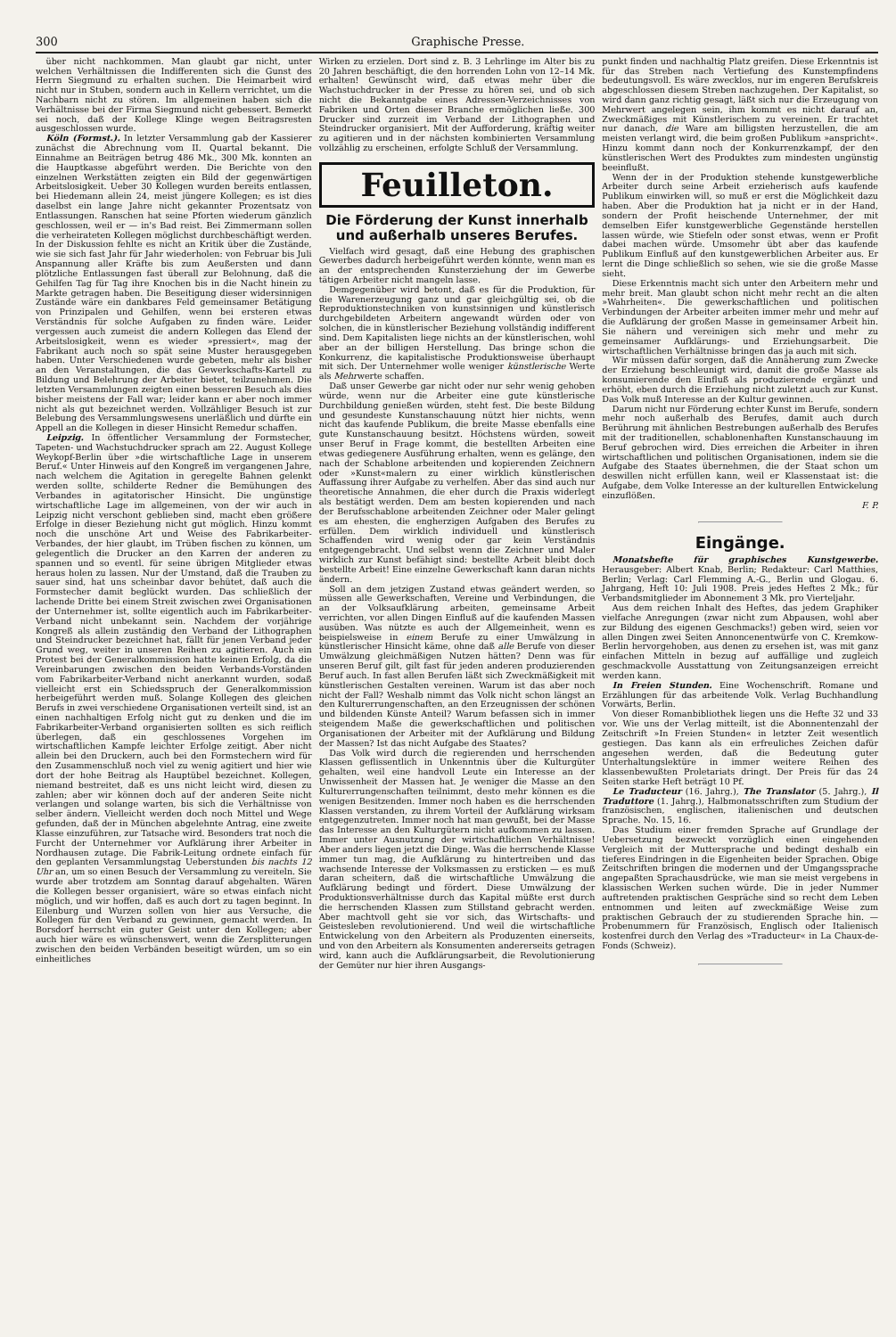300 Graphische Presse.
über nicht nachkommen. Man glaubt gar nicht, unter welchen Verhältnissen die Indifferenten sich die Gunst des Herrn Siegmund zu erhalten suchen. Die Heimarbeit wird nicht nur in Stuben, sondern auch in Kellern verrichtet, um die Nachbarn nicht zu stören. Im allgemeinen haben sich die Verhältnisse bei der Firma Siegmund nicht gebessert. Bemerkt sei noch, daß der Kollege Klinge wegen Beitragsresten ausgeschlossen wurde.
Köln (Formst.). In letzter Versammlung gab der Kassierer zunächst die Abrechnung vom II. Quartal bekannt. Die Einnahme an Beiträgen betrug 486 Mk., 300 Mk. konnten an die Hauptkasse abgeführt werden. Die Berichte von den einzelnen Werkstätten zeigten ein Bild der gegenwärtigen Arbeitslosigkeit. Ueber 30 Kollegen wurden bereits entlassen, bei Hiedemann allein 24, meist jüngere Kollegen; es ist dies daselbst ein lange Jahre nicht gekannter Prozentsatz von Entlassungen. Ranschen hat seine Pforten wiederum gänzlich geschlossen, weil er — in's Bad reist. Bei Zimmermann sollen die verheirateten Kollegen möglichst durchbeschäftigt werden. In der Diskussion fehlte es nicht an Kritik über die Zustände, wie sie sich fast Jahr für Jahr wiederholen: von Februar bis Juli Anspannung aller Kräfte bis zum Aeußersten und dann plötzliche Entlassungen fast überall zur Belohnung, daß die Gehilfen Tag für Tag ihre Knochen bis in die Nacht hinein zu Markte getragen haben. Die Beseitigung dieser widersinnigen Zustände wäre ein dankbares Feld gemeinsamer Betätigung von Prinzipalen und Gehilfen, wenn bei ersteren etwas Verständnis für solche Aufgaben zu finden wäre. Leider vergessen auch zumeist die andern Kollegen das Elend der Arbeitslosigkeit, wenn es wieder »pressiert«, mag der Fabrikant auch noch so spät seine Muster herausgegeben haben. Unter Verschiedenen wurde gebeten, mehr als bisher an den Veranstaltungen, die das Gewerkschafts-Kartell zu Bildung und Belehrung der Arbeiter bietet, teilzunehmen. Die letzten Versammlungen zeigten einen besseren Besuch als dies bisher meistens der Fall war; leider kann er aber noch immer nicht als gut bezeichnet werden. Vollzähliger Besuch ist zur Belebung des Versammlungswesens unerläßlich und dürfte ein Appell an die Kollegen in dieser Hinsicht Remedur schaffen.
Leipzig. In öffentlicher Versammlung der Formstecher, Tapeten- und Wachstuchdrucker sprach am 22. August Kollege Weykopf-Berlin über »die wirtschaftliche Lage in unserem Beruf.« Unter Hinweis auf den Kongreß im vergangenen Jahre, nach welchem die Agitation in geregelte Bahnen gelenkt werden sollte, schilderte Redner die Bemühungen des Verbandes in agitatorischer Hinsicht. Die ungünstige wirtschaftliche Lage im allgemeinen, von der wir auch in Leipzig nicht verschont geblieben sind, macht eben größere Erfolge in dieser Beziehung nicht gut möglich. Hinzu kommt noch die unschöne Art und Weise des Fabrikarbeiter-Verbandes, der hier glaubt, im Trüben fischen zu können, um gelegentlich die Drucker an den Karren der anderen zu spannen und so eventl. für seine übrigen Mitglieder etwas heraus holen zu lassen. Nur der Umstand, daß die Trauben zu sauer sind, hat uns scheinbar davor behütet, daß auch die Formstecher damit beglückt wurden. Das schließlich der lachende Dritte bei einem Streit zwischen zwei Organisationen der Unternehmer ist, sollte eigentlich auch im Fabrikarbeiter-Verband nicht unbekannt sein. Nachdem der vorjährige Kongreß als allein zuständig den Verband der Lithographen und Steindrucker bezeichnet hat, fällt für jenen Verband jeder Grund weg, weiter in unseren Reihen zu agitieren. Auch ein Protest bei der Generalkommission hatte keinen Erfolg, da die Vereinbarungen zwischen den beiden Verbands-Vorständen vom Fabrikarbeiter-Verband nicht anerkannt wurden, sodaß vielleicht erst ein Schiedsspruch der Generalkommission herbeigeführt werden muß. Solange Kollegen des gleichen Berufs in zwei verschiedene Organisationen verteilt sind, ist an einen nachhaltigen Erfolg nicht gut zu denken und die im Fabrikarbeiter-Verband organisierten sollten es sich reiflich überlegen, daß ein geschlossenes Vorgehen im wirtschaftlichen Kampfe leichter Erfolge zeitigt. Aber nicht allein bei den Druckern, auch bei den Formstechern wird für den Zusammenschluß noch viel zu wenig agitiert und hier wie dort der hohe Beitrag als Hauptübel bezeichnet. Kollegen, niemand bestreitet, daß es uns nicht leicht wird, diesen zu zahlen; aber wir können doch auf der anderen Seite nicht verlangen und solange warten, bis sich die Verhältnisse von selber ändern. Vielleicht werden doch noch Mittel und Wege gefunden, daß der in München abgelehnte Antrag, eine zweite Klasse einzuführen, zur Tatsache wird. Besonders trat noch die Furcht der Unternehmer vor Aufklärung ihrer Arbeiter in Nordhausen zutage. Die Fabrik-Leitung ordnete einfach für den geplanten Versammlungstag Ueberstunden bis nachts 12 Uhr an, um so einen Besuch der Versammlung zu vereiteln. Sie wurde aber trotzdem am Sonntag darauf abgehalten. Wären die Kollegen besser organisiert, wäre so etwas einfach nicht möglich, und wir hoffen, daß es auch dort zu tagen beginnt. In Eilenburg und Wurzen sollen von hier aus Versuche, die Kollegen für den Verband zu gewinnen, gemacht werden. In Borsdorf herrscht ein guter Geist unter den Kollegen; aber auch hier wäre es wünschenswert, wenn die Zersplitterungen zwischen den beiden Verbänden beseitigt würden, um so ein einheitliches
Wirken zu erzielen. Dort sind z. B. 3 Lehrlinge im Alter bis zu 20 Jahren beschäftigt, die den horrenden Lohn von 12–14 Mk. erhalten! Gewünscht wird, daß etwas mehr über die Wachstuchdrucker in der Presse zu hören sei, und ob sich nicht die Bekanntgabe eines Adressen-Verzeichnisses von Fabriken und Orten dieser Branche ermöglichen ließe. 300 Drucker sind zurzeit im Verband der Lithographen und Steindrucker organisiert. Mit der Aufforderung, kräftig weiter zu agitieren und in der nächsten kombinierten Versammlung vollzählig zu erscheinen, erfolgte Schluß der Versammlung.
Feuilleton.
Die Förderung der Kunst innerhalb und außerhalb unseres Berufes.
Vielfach wird gesagt, daß eine Hebung des graphischen Gewerbes dadurch herbeigeführt werden könnte, wenn man es an der entsprechenden Kunsterziehung der im Gewerbe tätigen Arbeiter nicht mangeln lasse.
Demgegenüber wird betont, daß es für die Produktion, für die Warenerzeugung ganz und gar gleichgültig sei, ob die Reproduktionstechniken von kunstsinnigen und künstlerisch durchgebildeten Arbeitern angewandt würden oder von solchen, die in künstlerischer Beziehung vollständig indifferent sind. Dem Kapitalisten liege nichts an der künstlerischen, wohl aber an der billigen Herstellung. Das bringe schon die Konkurrenz, die kapitalistische Produktionsweise überhaupt mit sich. Der Unternehmer wolle weniger künstlerische Werte als Mehrwerte schaffen.
Daß unser Gewerbe gar nicht oder nur sehr wenig gehoben würde, wenn nur die Arbeiter eine gute künstlerische Durchbildung genießen würden, steht fest. Die beste Bildung und gesundeste Kunstanschauung nützt hier nichts, wenn nicht das kaufende Publikum, die breite Masse ebenfalls eine gute Kunstanschauung besitzt. Höchstens würden, soweit unser Beruf in Frage kommt, die bestellten Arbeiten eine etwas gediegenere Ausführung erhalten, wenn es gelänge, den nach der Schablone arbeitenden und kopierenden Zeichnern oder »Kunst«malern zu einer wirklich künstlerischen Auffassung ihrer Aufgabe zu verhelfen. Aber das sind auch nur theoretische Annahmen, die eher durch die Praxis widerlegt als bestätigt werden. Dem am besten kopierenden und nach der Berufsschablone arbeitenden Zeichner oder Maler gelingt es am ehesten, die engherzigen Aufgaben des Berufes zu erfüllen. Dem wirklich individuell und künstlerisch Schaffenden wird wenig oder gar kein Verständnis entgegengebracht. Und selbst wenn die Zeichner und Maler wirklich zur Kunst befähigt sind: bestellte Arbeit bleibt doch bestellte Arbeit! Eine einzelne Gewerkschaft kann daran nichts ändern.
Soll an dem jetzigen Zustand etwas geändert werden, so müssen alle Gewerkschaften, Vereine und Verbindungen, die an der Volksaufklärung arbeiten, gemeinsame Arbeit verrichten, vor allen Dingen Einfluß auf die kaufenden Massen ausüben. Was nützte es auch der Allgemeinheit, wenn es beispielsweise in einem Berufe zu einer Umwälzung in künstlerischer Hinsicht käme, ohne daß alle Berufe von dieser Umwälzung gleichmäßigen Nutzen hätten? Denn was für unseren Beruf gilt, gilt fast für jeden anderen produzierenden Beruf auch. In fast allen Berufen läßt sich Zweckmäßigkeit mit künstlerischen Gestalten vereinen. Warum ist das aber noch nicht der Fall? Weshalb nimmt das Volk nicht schon längst an den Kulturerrungenschaften, an den Erzeugnissen der schönen und bildenden Künste Anteil? Warum befassen sich in immer steigendem Maße die gewerkschaftlichen und politischen Organisationen der Arbeiter mit der Aufklärung und Bildung der Massen? Ist das nicht Aufgabe des Staates?
Das Volk wird durch die regierenden und herrschenden Klassen geflissentlich in Unkenntnis über die Kulturgüter gehalten, weil eine handvoll Leute ein Interesse an der Unwissenheit der Massen hat. Je weniger die Masse an den Kulturerrungenschaften teilnimmt, desto mehr können es die wenigen Besitzenden. Immer noch haben es die herrschenden Klassen verstanden, zu ihrem Vorteil der Aufklärung wirksam entgegenzutreten. Immer noch hat man gewußt, bei der Masse das Interesse an den Kulturgütern nicht aufkommen zu lassen. Immer unter Ausnutzung der wirtschaftlichen Verhältnisse! Aber anders liegen jetzt die Dinge. Was die herrschende Klasse immer tun mag, die Aufklärung zu hintertreiben und das wachsende Interesse der Volksmassen zu ersticken — es muß daran scheitern, daß die wirtschaftliche Umwälzung die Aufklärung bedingt und fördert. Diese Umwälzung der Produktionsverhältnisse durch das Kapital müßte erst durch die herrschenden Klassen zum Stillstand gebracht werden. Aber machtvoll geht sie vor sich, das Wirtschafts- und Geistesleben revolutionierend. Und weil die wirtschaftliche Entwickelung von den Arbeitern als Produzenten einerseits, und von den Arbeitern als Konsumenten andererseits getragen wird, kann auch die Aufklärungsarbeit, die Revolutionierung der Gemüter nur hier ihren Ausgangs-
punkt finden und nachhaltig Platz greifen. Diese Erkenntnis ist für das Streben nach Vertiefung des Kunstempfindens bedeutungsvoll. Es wäre zwecklos, nur im engeren Berufskreis abgeschlossen diesem Streben nachzugehen. Der Kapitalist, so wird dann ganz richtig gesagt, läßt sich nur die Erzeugung von Mehrwert angelegen sein, ihm kommt es nicht darauf an, Zweckmäßiges mit Künstlerischem zu vereinen. Er trachtet nur danach, die Ware am billigsten herzustellen, die am meisten verlangt wird, die beim großen Publikum »anspricht«. Hinzu kommt dann noch der Konkurrenzkampf, der den künstlerischen Wert des Produktes zum mindesten ungünstig beeinflußt.
Wenn der in der Produktion stehende kunstgewerbliche Arbeiter durch seine Arbeit erzieherisch aufs kaufende Publikum einwirken will, so muß er erst die Möglichkeit dazu haben. Aber die Produktion hat ja nicht er in der Hand, sondern der Profit heischende Unternehmer, der mit demselben Eifer kunstgewerbliche Gegenstände herstellen lassen würde, wie Stiefeln oder sonst etwas, wenn er Profit dabei machen würde. Umsomehr übt aber das kaufende Publikum Einfluß auf den kunstgewerblichen Arbeiter aus. Er lernt die Dinge schließlich so sehen, wie sie die große Masse sieht.
Diese Erkenntnis macht sich unter den Arbeitern mehr und mehr breit. Man glaubt schon nicht mehr recht an die alten »Wahrheiten«. Die gewerkschaftlichen und politischen Verbindungen der Arbeiter arbeiten immer mehr und mehr auf die Aufklärung der großen Masse in gemeinsamer Arbeit hin. Sie nähern und vereinigen sich mehr und mehr zu gemeinsamer Aufklärungs- und Erziehungsarbeit. Die wirtschaftlichen Verhältnisse bringen das ja auch mit sich.
Wir müssen dafür sorgen, daß die Annäherung zum Zwecke der Erziehung beschleunigt wird, damit die große Masse als konsumierende den Einfluß als produzierende ergänzt und erhöht, eben durch die Erziehung nicht zuletzt auch zur Kunst. Das Volk muß Interesse an der Kultur gewinnen.
Darum nicht nur Förderung echter Kunst im Berufe, sondern mehr noch außerhalb des Berufes, damit auch durch Berührung mit ähnlichen Bestrebungen außerhalb des Berufes mit der traditionellen, schablonenhaften Kunstanschauung im Beruf gebrochen wird. Dies erreichen die Arbeiter in ihren wirtschaftlichen und politischen Organisationen, indem sie die Aufgabe des Staates übernehmen, die der Staat schon um deswillen nicht erfüllen kann, weil er Klassenstaat ist: die Aufgabe, dem Volke Interesse an der kulturellen Entwickelung einzuflößen.
F. P.
Eingänge.
Monatshefte für graphisches Kunstgewerbe. Herausgeber: Albert Knab, Berlin; Redakteur: Carl Matthies, Berlin; Verlag: Carl Flemming A.-G., Berlin und Glogau. 6. Jahrgang, Heft 10: Juli 1908. Preis jedes Heftes 2 Mk.; für Verbandsmitglieder im Abonnement 3 Mk. pro Vierteljahr.
Aus dem reichen Inhalt des Heftes, das jedem Graphiker vielfache Anregungen (zwar nicht zum Abpausen, wohl aber zur Bildung des eigenen Geschmacks!) geben wird, seien vor allen Dingen zwei Seiten Annoncenentwürfe von C. Kremkow-Berlin hervorgehoben, aus denen zu ersehen ist, was mit ganz einfachen Mitteln in bezug auf auffällige und zugleich geschmackvolle Ausstattung von Zeitungsanzeigen erreicht werden kann.
In Freien Stunden. Eine Wochenschrift. Romane und Erzählungen für das arbeitende Volk. Verlag Buchhandlung Vorwärts, Berlin.
Von dieser Romanbibliothek liegen uns die Hefte 32 und 33 vor. Wie uns der Verlag mitteilt, ist die Abonnentenzahl der Zeitschrift »In Freien Stunden« in letzter Zeit wesentlich gestiegen. Das kann als ein erfreuliches Zeichen dafür angesehen werden, daß die Bedeutung guter Unterhaltungslektüre in immer weitere Reihen des klassenbewußten Proletariats dringt. Der Preis für das 24 Seiten starke Heft beträgt 10 Pf.
Le Traducteur (16. Jahrg.), The Translator (5. Jahrg.), Il Traduttore (1. Jahrg.), Halbmonatsschriften zum Studium der französischen, englischen, italienischen und deutschen Sprache. No. 15, 16.
Das Studium einer fremden Sprache auf Grundlage der Uebersetzung bezweckt vorzüglich einen eingehenden Vergleich mit der Muttersprache und bedingt deshalb ein tieferes Eindringen in die Eigenheiten beider Sprachen. Obige Zeitschriften bringen die modernen und der Umgangssprache angepaßten Sprachausdrücke, wie man sie meist vergebens in klassischen Werken suchen würde. Die in jeder Nummer auftretenden praktischen Gespräche sind so recht dem Leben entnommen und leiten auf zweckmäßige Weise zum praktischen Gebrauch der zu studierenden Sprache hin. — Probenummern für Französisch, Englisch oder Italienisch kostenfrei durch den Verlag des »Traducteur« in La Chaux-de-Fonds (Schweiz).